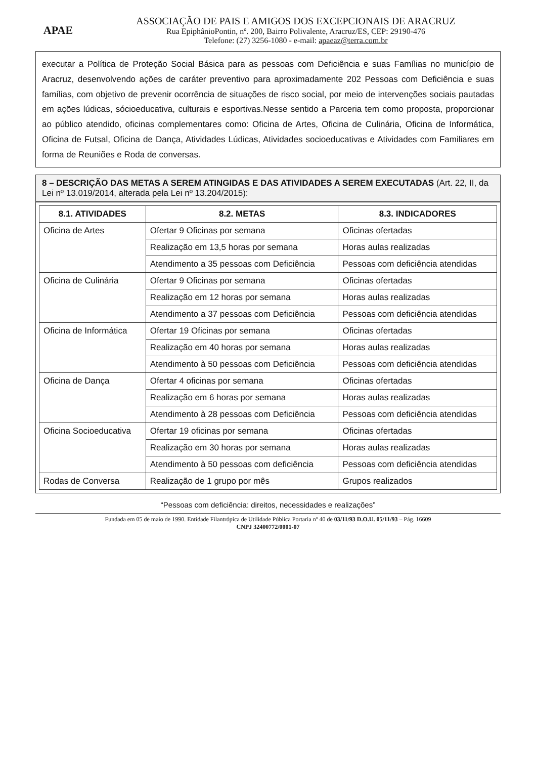APAE
ASSOCIAÇÃO DE PAIS E AMIGOS DOS EXCEPCIONAIS DE ARACRUZ
Rua EpiphânioPontin, nº. 200, Bairro Polivalente, Aracruz/ES, CEP: 29190-476
Telefone: (27) 3256-1080 - e-mail: apaeaz@terra.com.br
executar a Política de Proteção Social Básica para as pessoas com Deficiência e suas Famílias no município de Aracruz, desenvolvendo ações de caráter preventivo para aproximadamente 202 Pessoas com Deficiência e suas famílias, com objetivo de prevenir ocorrência de situações de risco social, por meio de intervenções sociais pautadas em ações lúdicas, sócioeducativa, culturais e esportivas.Nesse sentido a Parceria tem como proposta, proporcionar ao público atendido, oficinas complementares como: Oficina de Artes, Oficina de Culinária, Oficina de Informática, Oficina de Futsal, Oficina de Dança, Atividades Lúdicas, Atividades socioeducativas e Atividades com Familiares em forma de Reuniões e Roda de conversas.
8 – DESCRIÇÃO DAS METAS A SEREM ATINGIDAS E DAS ATIVIDADES A SEREM EXECUTADAS (Art. 22, II, da Lei nº 13.019/2014, alterada pela Lei nº 13.204/2015):
| 8.1. ATIVIDADES | 8.2. METAS | 8.3. INDICADORES |
| --- | --- | --- |
| Oficina de Artes | Ofertar 9 Oficinas por semana | Oficinas ofertadas |
| | Realização em 13,5 horas por semana | Horas aulas realizadas |
| | Atendimento a 35 pessoas com Deficiência | Pessoas com deficiência atendidas |
| Oficina de Culinária | Ofertar 9 Oficinas por semana | Oficinas ofertadas |
| | Realização em 12 horas por semana | Horas aulas realizadas |
| | Atendimento a 37 pessoas com Deficiência | Pessoas com deficiência atendidas |
| Oficina de Informática | Ofertar 19 Oficinas por semana | Oficinas ofertadas |
| | Realização em 40 horas por semana | Horas aulas realizadas |
| | Atendimento à 50 pessoas com Deficiência | Pessoas com deficiência atendidas |
| Oficina de Dança | Ofertar 4 oficinas por semana | Oficinas ofertadas |
| | Realização em 6 horas por semana | Horas aulas realizadas |
| | Atendimento à 28 pessoas com Deficiência | Pessoas com deficiência atendidas |
| Oficina Socioeducativa | Ofertar 19 oficinas por semana | Oficinas ofertadas |
| | Realização em 30 horas por semana | Horas aulas realizadas |
| | Atendimento à 50 pessoas com deficiência | Pessoas com deficiência atendidas |
| Rodas de Conversa | Realização de 1 grupo por mês | Grupos realizados |
“Pessoas com deficiência: direitos, necessidades e realizações”
Fundada em 05 de maio de 1990. Entidade Filantrópica de Utilidade Pública Portaria nº 40 de 03/11/93 D.O.U. 05/11/93 – Pág. 16609
CNPJ 32400772/0001-07